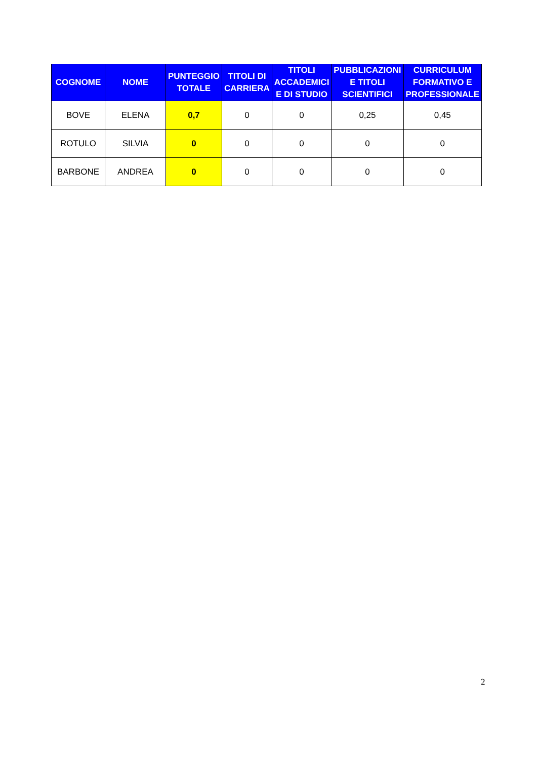| COGNOME | NOME | PUNTEGGIO TOTALE | TITOLI DI CARRIERA | TITOLI ACCADEMICI E DI STUDIO | PUBBLICAZIONI E TITOLI SCIENTIFICI | CURRICULUM FORMATIVO E PROFESSIONALE |
| --- | --- | --- | --- | --- | --- | --- |
| BOVE | ELENA | 0,7 | 0 | 0 | 0,25 | 0,45 |
| ROTULO | SILVIA | 0 | 0 | 0 | 0 | 0 |
| BARBONE | ANDREA | 0 | 0 | 0 | 0 | 0 |
2